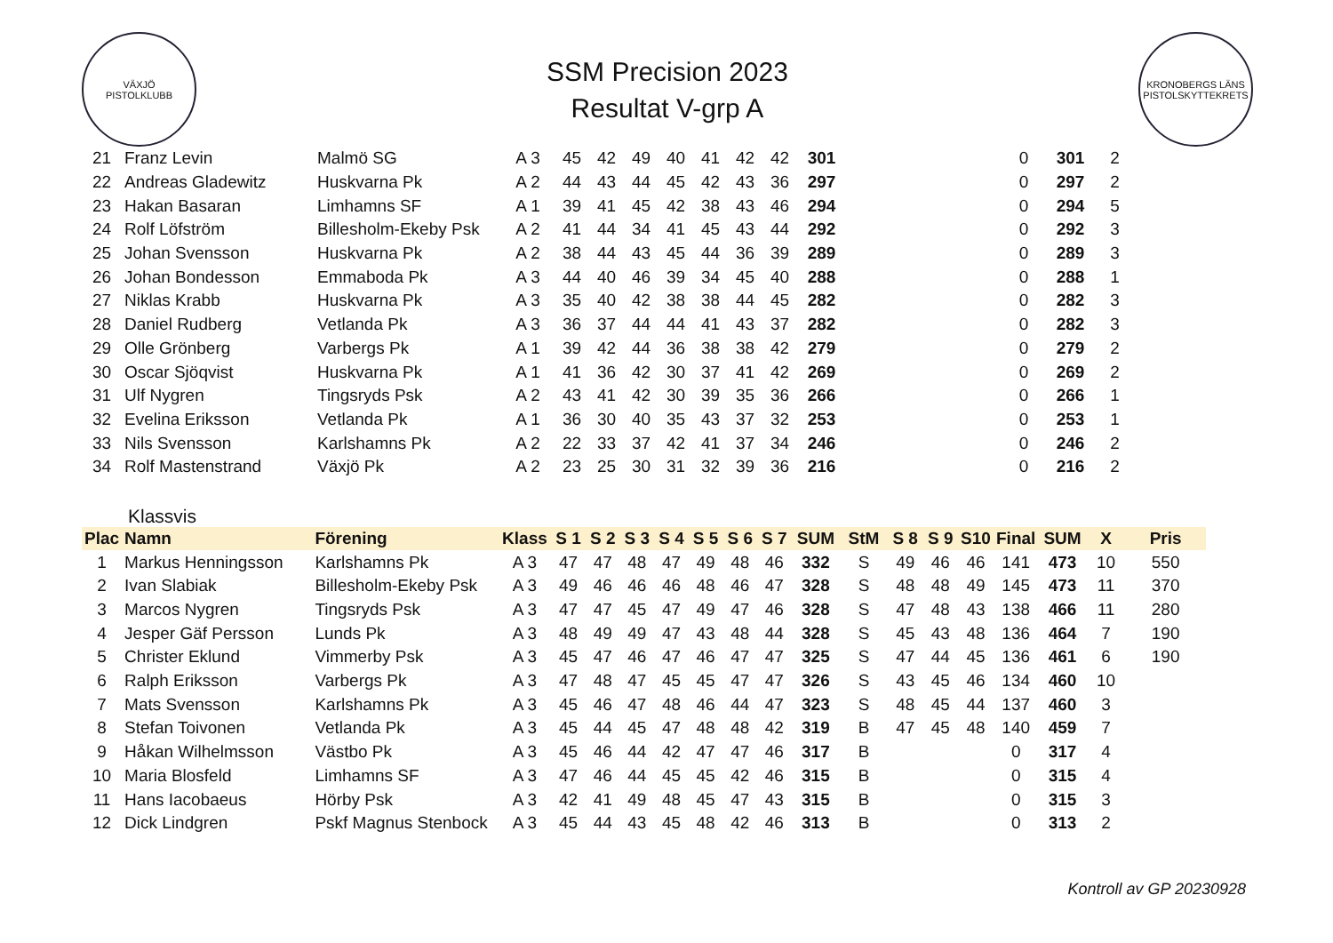VÄXJÖ
PISTOLKLUBB
SSM Precision 2023
Resultat V-grp A
KRONOBERGS LÄNS PISTOLSKYTTEKRETS
| 21 | Franz Levin | Malmö SG | A 3 | 45 | 42 | 49 | 40 | 41 | 42 | 42 | 301 | | | | | 0 | 301 | 2 | |
| 22 | Andreas Gladewitz | Huskvarna Pk | A 2 | 44 | 43 | 44 | 45 | 42 | 43 | 36 | 297 | | | | | 0 | 297 | 2 | |
| 23 | Hakan Basaran | Limhamns SF | A 1 | 39 | 41 | 45 | 42 | 38 | 43 | 46 | 294 | | | | | 0 | 294 | 5 | |
| 24 | Rolf Löfström | Billesholm-Ekeby Psk | A 2 | 41 | 44 | 34 | 41 | 45 | 43 | 44 | 292 | | | | | 0 | 292 | 3 | |
| 25 | Johan Svensson | Huskvarna Pk | A 2 | 38 | 44 | 43 | 45 | 44 | 36 | 39 | 289 | | | | | 0 | 289 | 3 | |
| 26 | Johan Bondesson | Emmaboda Pk | A 3 | 44 | 40 | 46 | 39 | 34 | 45 | 40 | 288 | | | | | 0 | 288 | 1 | |
| 27 | Niklas Krabb | Huskvarna Pk | A 3 | 35 | 40 | 42 | 38 | 38 | 44 | 45 | 282 | | | | | 0 | 282 | 3 | |
| 28 | Daniel Rudberg | Vetlanda Pk | A 3 | 36 | 37 | 44 | 44 | 41 | 43 | 37 | 282 | | | | | 0 | 282 | 3 | |
| 29 | Olle Grönberg | Varbergs Pk | A 1 | 39 | 42 | 44 | 36 | 38 | 38 | 42 | 279 | | | | | 0 | 279 | 2 | |
| 30 | Oscar Sjöqvist | Huskvarna Pk | A 1 | 41 | 36 | 42 | 30 | 37 | 41 | 42 | 269 | | | | | 0 | 269 | 2 | |
| 31 | Ulf Nygren | Tingsryds Psk | A 2 | 43 | 41 | 42 | 30 | 39 | 35 | 36 | 266 | | | | | 0 | 266 | 1 | |
| 32 | Evelina Eriksson | Vetlanda Pk | A 1 | 36 | 30 | 40 | 35 | 43 | 37 | 32 | 253 | | | | | 0 | 253 | 1 | |
| 33 | Nils Svensson | Karlshamns Pk | A 2 | 22 | 33 | 37 | 42 | 41 | 37 | 34 | 246 | | | | | 0 | 246 | 2 | |
| 34 | Rolf Mastenstrand | Växjö Pk | A 2 | 23 | 25 | 30 | 31 | 32 | 39 | 36 | 216 | | | | | 0 | 216 | 2 | |
Klassvis
| Plac | Namn | Förening | Klass | S 1 | S 2 | S 3 | S 4 | S 5 | S 6 | S 7 | SUM | StM | S 8 | S 9 | S10 | Final | SUM | X | Pris |
| --- | --- | --- | --- | --- | --- | --- | --- | --- | --- | --- | --- | --- | --- | --- | --- | --- | --- | --- | --- |
| 1 | Markus Henningsson | Karlshamns Pk | A 3 | 47 | 47 | 48 | 47 | 49 | 48 | 46 | 332 | S | 49 | 46 | 46 | 141 | 473 | 10 | 550 |
| 2 | Ivan Slabiak | Billesholm-Ekeby Psk | A 3 | 49 | 46 | 46 | 46 | 48 | 46 | 47 | 328 | S | 48 | 48 | 49 | 145 | 473 | 11 | 370 |
| 3 | Marcos Nygren | Tingsryds Psk | A 3 | 47 | 47 | 45 | 47 | 49 | 47 | 46 | 328 | S | 47 | 48 | 43 | 138 | 466 | 11 | 280 |
| 4 | Jesper Gäf Persson | Lunds Pk | A 3 | 48 | 49 | 49 | 47 | 43 | 48 | 44 | 328 | S | 45 | 43 | 48 | 136 | 464 | 7 | 190 |
| 5 | Christer Eklund | Vimmerby Psk | A 3 | 45 | 47 | 46 | 47 | 46 | 47 | 47 | 325 | S | 47 | 44 | 45 | 136 | 461 | 6 | 190 |
| 6 | Ralph Eriksson | Varbergs Pk | A 3 | 47 | 48 | 47 | 45 | 45 | 47 | 47 | 326 | S | 43 | 45 | 46 | 134 | 460 | 10 | |
| 7 | Mats Svensson | Karlshamns Pk | A 3 | 45 | 46 | 47 | 48 | 46 | 44 | 47 | 323 | S | 48 | 45 | 44 | 137 | 460 | 3 | |
| 8 | Stefan Toivonen | Vetlanda Pk | A 3 | 45 | 44 | 45 | 47 | 48 | 48 | 42 | 319 | B | 47 | 45 | 48 | 140 | 459 | 7 | |
| 9 | Håkan Wilhelmsson | Västbo Pk | A 3 | 45 | 46 | 44 | 42 | 47 | 47 | 46 | 317 | B | | | | 0 | 317 | 4 | |
| 10 | Maria Blosfeld | Limhamns SF | A 3 | 47 | 46 | 44 | 45 | 45 | 42 | 46 | 315 | B | | | | 0 | 315 | 4 | |
| 11 | Hans Iacobaeus | Hörby Psk | A 3 | 42 | 41 | 49 | 48 | 45 | 47 | 43 | 315 | B | | | | 0 | 315 | 3 | |
| 12 | Dick Lindgren | Pskf Magnus Stenbock | A 3 | 45 | 44 | 43 | 45 | 48 | 42 | 46 | 313 | B | | | | 0 | 313 | 2 | |
Kontroll av GP 20230928